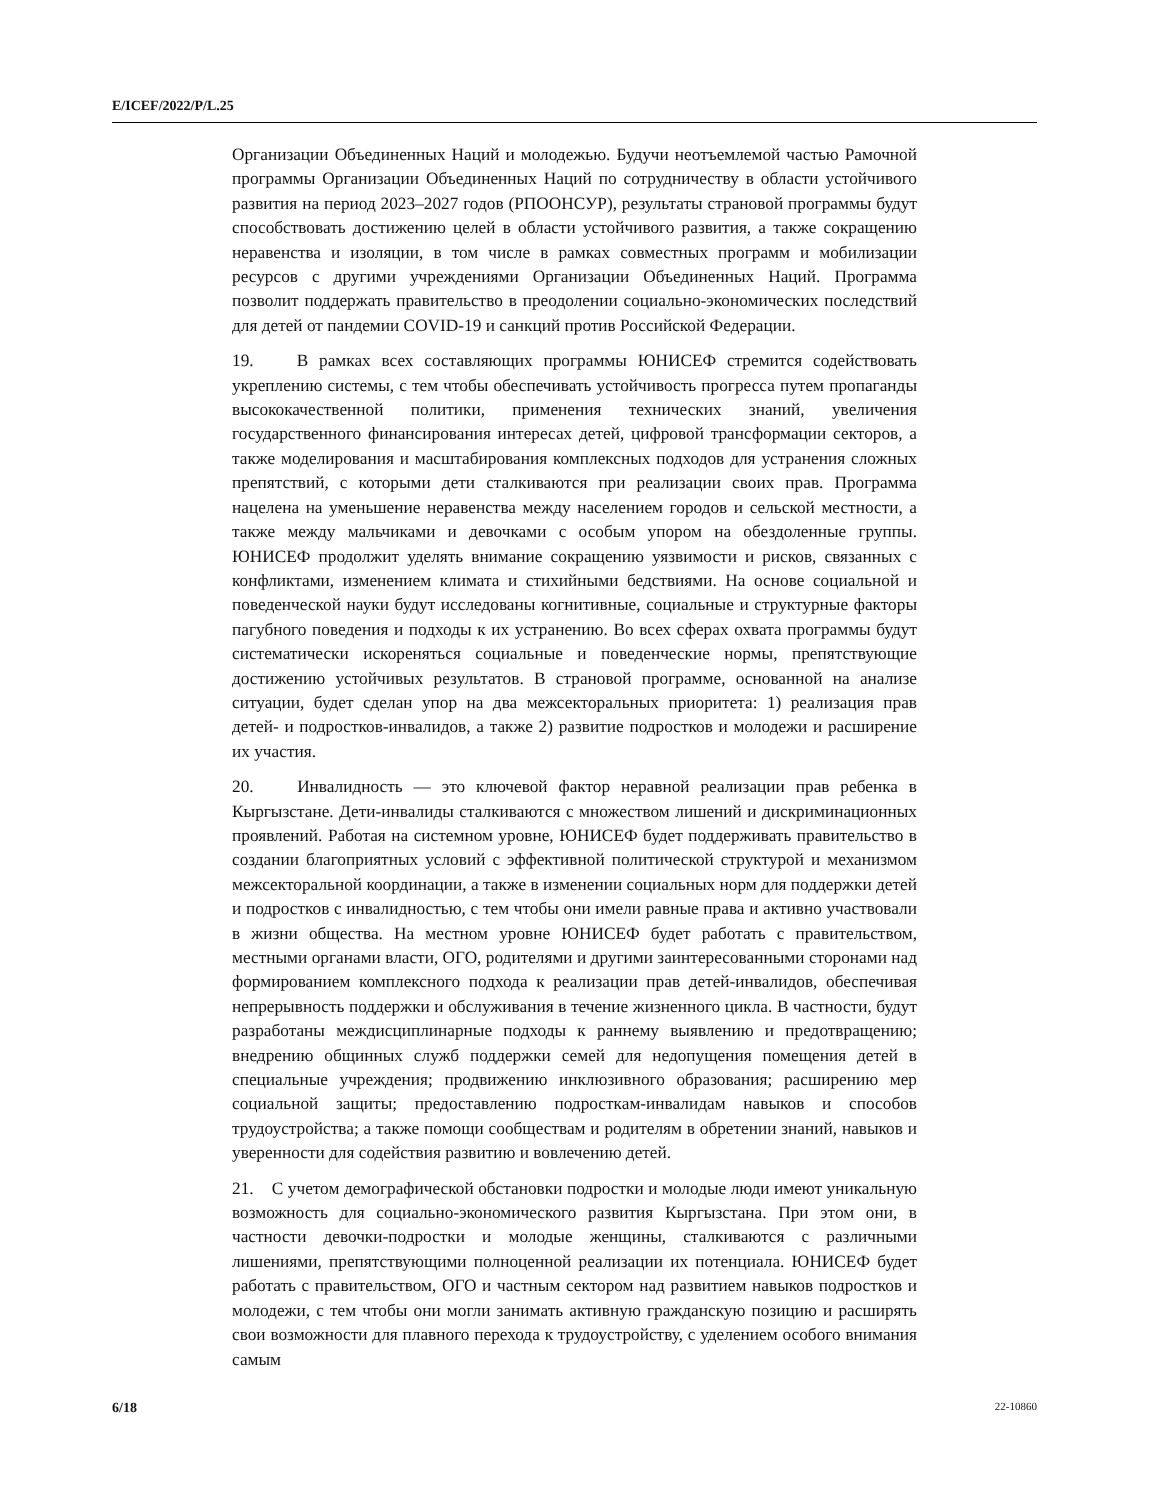E/ICEF/2022/P/L.25
Организации Объединенных Наций и молодежью. Будучи неотъемлемой частью Рамочной программы Организации Объединенных Наций по сотрудничеству в области устойчивого развития на период 2023–2027 годов (РПООНСУР), результаты страновой программы будут способствовать достижению целей в области устойчивого развития, а также сокращению неравенства и изоляции, в том числе в рамках совместных программ и мобилизации ресурсов с другими учреждениями Организации Объединенных Наций. Программа позволит поддержать правительство в преодолении социально-экономических последствий для детей от пандемии COVID-19 и санкций против Российской Федерации.
19. В рамках всех составляющих программы ЮНИСЕФ стремится содействовать укреплению системы, с тем чтобы обеспечивать устойчивость прогресса путем пропаганды высококачественной политики, применения технических знаний, увеличения государственного финансирования интересах детей, цифровой трансформации секторов, а также моделирования и масштабирования комплексных подходов для устранения сложных препятствий, с которыми дети сталкиваются при реализации своих прав. Программа нацелена на уменьшение неравенства между населением городов и сельской местности, а также между мальчиками и девочками с особым упором на обездоленные группы. ЮНИСЕФ продолжит уделять внимание сокращению уязвимости и рисков, связанных с конфликтами, изменением климата и стихийными бедствиями. На основе социальной и поведенческой науки будут исследованы когнитивные, социальные и структурные факторы пагубного поведения и подходы к их устранению. Во всех сферах охвата программы будут систематически искореняться социальные и поведенческие нормы, препятствующие достижению устойчивых результатов. В страновой программе, основанной на анализе ситуации, будет сделан упор на два межсекторальных приоритета: 1) реализация прав детей- и подростков-инвалидов, а также 2) развитие подростков и молодежи и расширение их участия.
20. Инвалидность — это ключевой фактор неравной реализации прав ребенка в Кыргызстане. Дети-инвалиды сталкиваются с множеством лишений и дискриминационных проявлений. Работая на системном уровне, ЮНИСЕФ будет поддерживать правительство в создании благоприятных условий с эффективной политической структурой и механизмом межсекторальной координации, а также в изменении социальных норм для поддержки детей и подростков с инвалидностью, с тем чтобы они имели равные права и активно участвовали в жизни общества. На местном уровне ЮНИСЕФ будет работать с правительством, местными органами власти, ОГО, родителями и другими заинтересованными сторонами над формированием комплексного подхода к реализации прав детей-инвалидов, обеспечивая непрерывность поддержки и обслуживания в течение жизненного цикла. В частности, будут разработаны междисциплинарные подходы к раннему выявлению и предотвращению; внедрению общинных служб поддержки семей для недопущения помещения детей в специальные учреждения; продвижению инклюзивного образования; расширению мер социальной защиты; предоставлению подросткам-инвалидам навыков и способов трудоустройства; а также помощи сообществам и родителям в обретении знаний, навыков и уверенности для содействия развитию и вовлечению детей.
21. С учетом демографической обстановки подростки и молодые люди имеют уникальную возможность для социально-экономического развития Кыргызстана. При этом они, в частности девочки-подростки и молодые женщины, сталкиваются с различными лишениями, препятствующими полноценной реализации их потенциала. ЮНИСЕФ будет работать с правительством, ОГО и частным сектором над развитием навыков подростков и молодежи, с тем чтобы они могли занимать активную гражданскую позицию и расширять свои возможности для плавного перехода к трудоустройству, с уделением особого внимания самым
6/18 22-10860